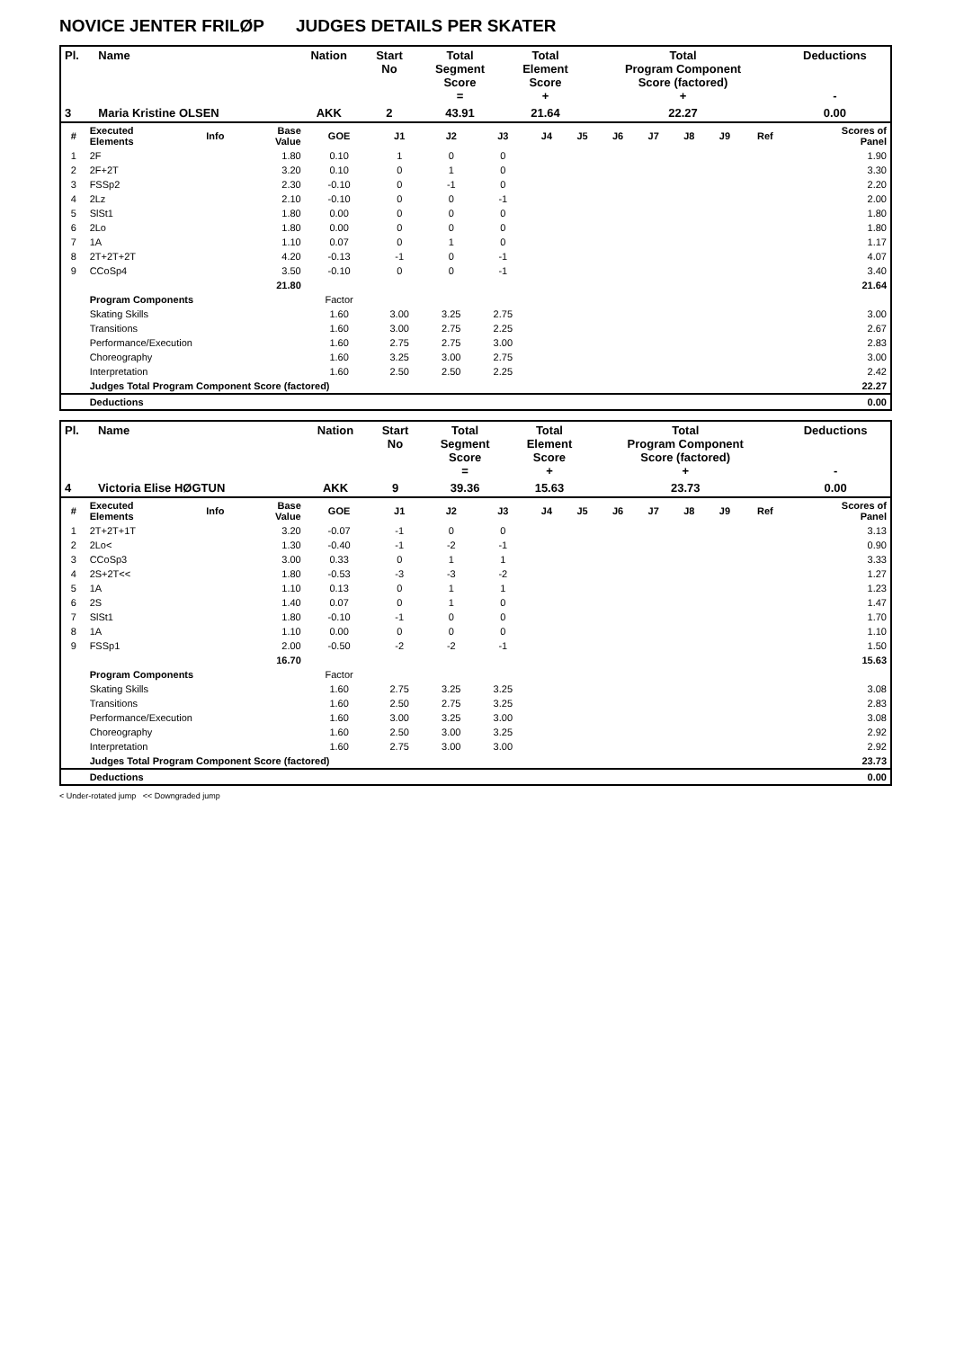NOVICE JENTER FRILØP JUDGES DETAILS PER SKATER
| Pl. | Name | Nation | Start No | Total Segment Score = | Total Element Score + | Total Program Component Score (factored) + | Deductions - |
| --- | --- | --- | --- | --- | --- | --- | --- |
| 3 | Maria Kristine OLSEN | AKK | 2 | 43.91 | 21.64 | 22.27 | 0.00 |
| # | Executed Elements | Info | Base Value | GOE | J1 | J2 | J3 | J4 | J5 | J6 | J7 | J8 | J9 | Ref | Scores of Panel |
| 1 | 2F | | 1.80 | 0.10 | 1 | 0 | 0 | | | | | | | | 1.90 |
| 2 | 2F+2T | | 3.20 | 0.10 | 0 | 1 | 0 | | | | | | | | 3.30 |
| 3 | FSSp2 | | 2.30 | -0.10 | 0 | -1 | 0 | | | | | | | | 2.20 |
| 4 | 2Lz | | 2.10 | -0.10 | 0 | 0 | -1 | | | | | | | | 2.00 |
| 5 | SlSt1 | | 1.80 | 0.00 | 0 | 0 | 0 | | | | | | | | 1.80 |
| 6 | 2Lo | | 1.80 | 0.00 | 0 | 0 | 0 | | | | | | | | 1.80 |
| 7 | 1A | | 1.10 | 0.07 | 0 | 1 | 0 | | | | | | | | 1.17 |
| 8 | 2T+2T+2T | | 4.20 | -0.13 | -1 | 0 | -1 | | | | | | | | 4.07 |
| 9 | CCoSp4 | | 3.50 | -0.10 | 0 | 0 | -1 | | | | | | | | 3.40 |
| | | | 21.80 | | | | | | | | | | | | 21.64 |
| | Program Components | | | Factor | | | | | | | | | | | |
| | Skating Skills | | | 1.60 | 3.00 | 3.25 | 2.75 | | | | | | | | 3.00 |
| | Transitions | | | 1.60 | 3.00 | 2.75 | 2.25 | | | | | | | | 2.67 |
| | Performance/Execution | | | 1.60 | 2.75 | 2.75 | 3.00 | | | | | | | | 2.83 |
| | Choreography | | | 1.60 | 3.25 | 3.00 | 2.75 | | | | | | | | 3.00 |
| | Interpretation | | | 1.60 | 2.50 | 2.50 | 2.25 | | | | | | | | 2.42 |
| | Judges Total Program Component Score (factored) | | | | | | | | | | | | | | 22.27 |
| | Deductions | | | | | | | | | | | | | | 0.00 |
| Pl. | Name | Nation | Start No | Total Segment Score = | Total Element Score + | Total Program Component Score (factored) + | Deductions - |
| --- | --- | --- | --- | --- | --- | --- | --- |
| 4 | Victoria Elise HØGTUN | AKK | 9 | 39.36 | 15.63 | 23.73 | 0.00 |
| # | Executed Elements | Info | Base Value | GOE | J1 | J2 | J3 | J4 | J5 | J6 | J7 | J8 | J9 | Ref | Scores of Panel |
| 1 | 2T+2T+1T | | 3.20 | -0.07 | -1 | 0 | 0 | | | | | | | | 3.13 |
| 2 | 2Lo< | | 1.30 | -0.40 | -1 | -2 | -1 | | | | | | | | 0.90 |
| 3 | CCoSp3 | | 3.00 | 0.33 | 0 | 1 | 1 | | | | | | | | 3.33 |
| 4 | 2S+2T<< | | 1.80 | -0.53 | -3 | -3 | -2 | | | | | | | | 1.27 |
| 5 | 1A | | 1.10 | 0.13 | 0 | 1 | 1 | | | | | | | | 1.23 |
| 6 | 2S | | 1.40 | 0.07 | 0 | 1 | 0 | | | | | | | | 1.47 |
| 7 | SlSt1 | | 1.80 | -0.10 | -1 | 0 | 0 | | | | | | | | 1.70 |
| 8 | 1A | | 1.10 | 0.00 | 0 | 0 | 0 | | | | | | | | 1.10 |
| 9 | FSSp1 | | 2.00 | -0.50 | -2 | -2 | -1 | | | | | | | | 1.50 |
| | | | 16.70 | | | | | | | | | | | | 15.63 |
| | Program Components | | | Factor | | | | | | | | | | | |
| | Skating Skills | | | 1.60 | 2.75 | 3.25 | 3.25 | | | | | | | | 3.08 |
| | Transitions | | | 1.60 | 2.50 | 2.75 | 3.25 | | | | | | | | 2.83 |
| | Performance/Execution | | | 1.60 | 3.00 | 3.25 | 3.00 | | | | | | | | 3.08 |
| | Choreography | | | 1.60 | 2.50 | 3.00 | 3.25 | | | | | | | | 2.92 |
| | Interpretation | | | 1.60 | 2.75 | 3.00 | 3.00 | | | | | | | | 2.92 |
| | Judges Total Program Component Score (factored) | | | | | | | | | | | | | | 23.73 |
| | Deductions | | | | | | | | | | | | | | 0.00 |
< Under-rotated jump << Downgraded jump